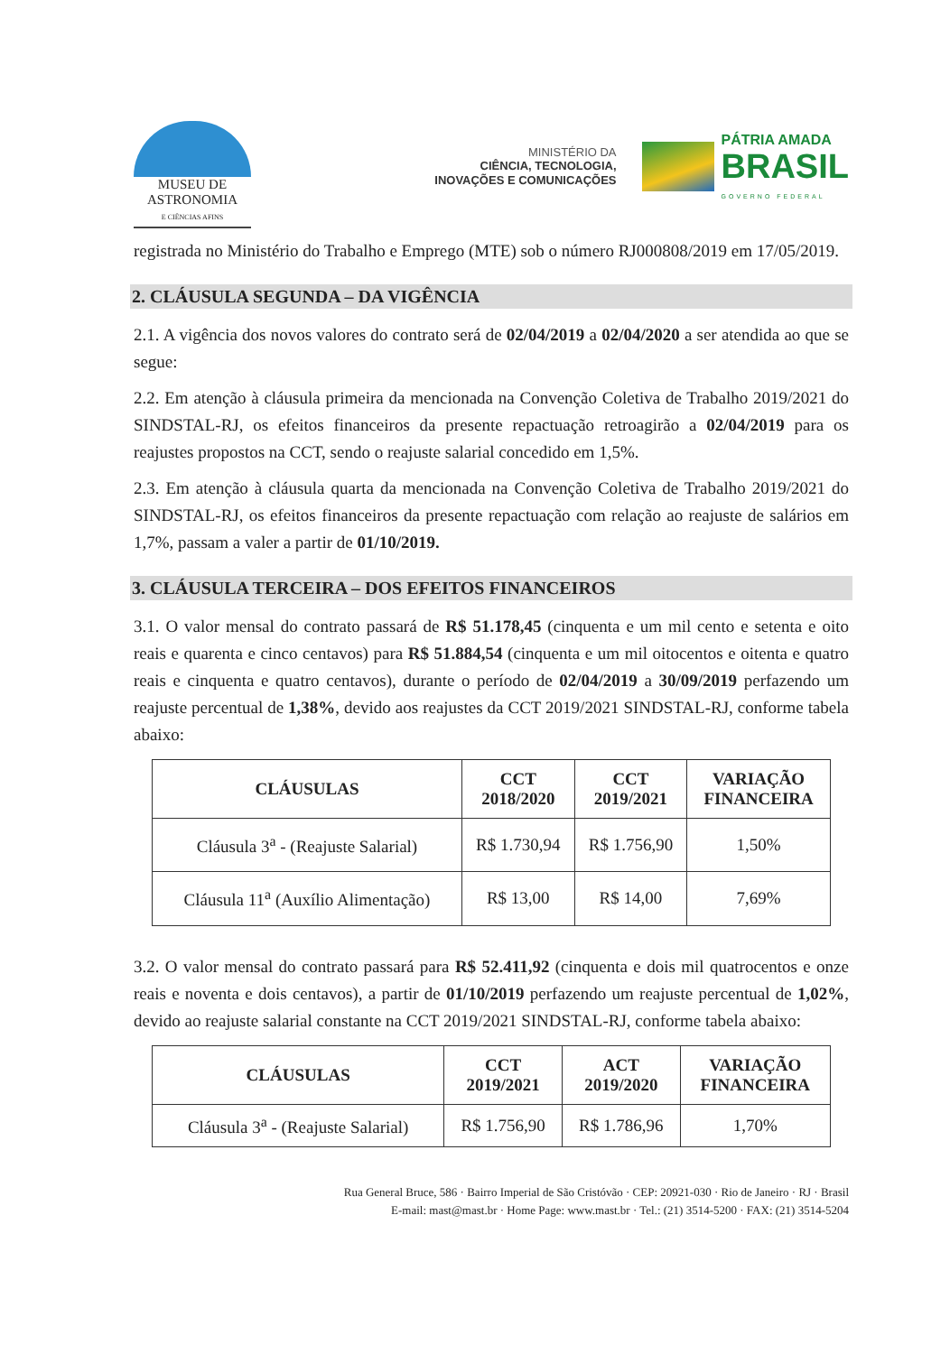MUSEU DE
ASTRONOMIA
E CIÊNCIAS AFINS
MINISTÉRIO DA
CIÊNCIA, TECNOLOGIA,
INOVAÇÕES E COMUNICAÇÕES
PÁTRIA AMADA
BRASIL
GOVERNO FEDERAL
registrada no Ministério do Trabalho e Emprego (MTE) sob o número RJ000808/2019 em 17/05/2019.
2. CLÁUSULA SEGUNDA – DA VIGÊNCIA
2.1. A vigência dos novos valores do contrato será de 02/04/2019 a 02/04/2020 a ser atendida ao que se segue:
2.2. Em atenção à cláusula primeira da mencionada na Convenção Coletiva de Trabalho 2019/2021 do SINDSTAL-RJ, os efeitos financeiros da presente repactuação retroagirão a 02/04/2019 para os reajustes propostos na CCT, sendo o reajuste salarial concedido em 1,5%.
2.3. Em atenção à cláusula quarta da mencionada na Convenção Coletiva de Trabalho 2019/2021 do SINDSTAL-RJ, os efeitos financeiros da presente repactuação com relação ao reajuste de salários em 1,7%, passam a valer a partir de 01/10/2019.
3. CLÁUSULA TERCEIRA – DOS EFEITOS FINANCEIROS
3.1. O valor mensal do contrato passará de R$ 51.178,45 (cinquenta e um mil cento e setenta e oito reais e quarenta e cinco centavos) para R$ 51.884,54 (cinquenta e um mil oitocentos e oitenta e quatro reais e cinquenta e quatro centavos), durante o período de 02/04/2019 a 30/09/2019 perfazendo um reajuste percentual de 1,38%, devido aos reajustes da CCT 2019/2021 SINDSTAL-RJ, conforme tabela abaixo:
| CLÁUSULAS | CCT 2018/2020 | CCT 2019/2021 | VARIAÇÃO FINANCEIRA |
| --- | --- | --- | --- |
| Cláusula 3<sup>a</sup> - (Reajuste Salarial) | R$ 1.730,94 | R$ 1.756,90 | 1,50% |
| Cláusula 11<sup>a</sup> (Auxílio Alimentação) | R$ 13,00 | R$ 14,00 | 7,69% |
3.2. O valor mensal do contrato passará para R$ 52.411,92 (cinquenta e dois mil quatrocentos e onze reais e noventa e dois centavos), a partir de 01/10/2019 perfazendo um reajuste percentual de 1,02%, devido ao reajuste salarial constante na CCT 2019/2021 SINDSTAL-RJ, conforme tabela abaixo:
| CLÁUSULAS | CCT 2019/2021 | ACT 2019/2020 | VARIAÇÃO FINANCEIRA |
| --- | --- | --- | --- |
| Cláusula 3<sup>a</sup> - (Reajuste Salarial) | R$ 1.756,90 | R$ 1.786,96 | 1,70% |
Rua General Bruce, 586 · Bairro Imperial de São Cristóvão · CEP: 20921-030 · Rio de Janeiro · RJ · Brasil
E-mail: mast@mast.br · Home Page: www.mast.br · Tel.: (21) 3514-5200 · FAX: (21) 3514-5204